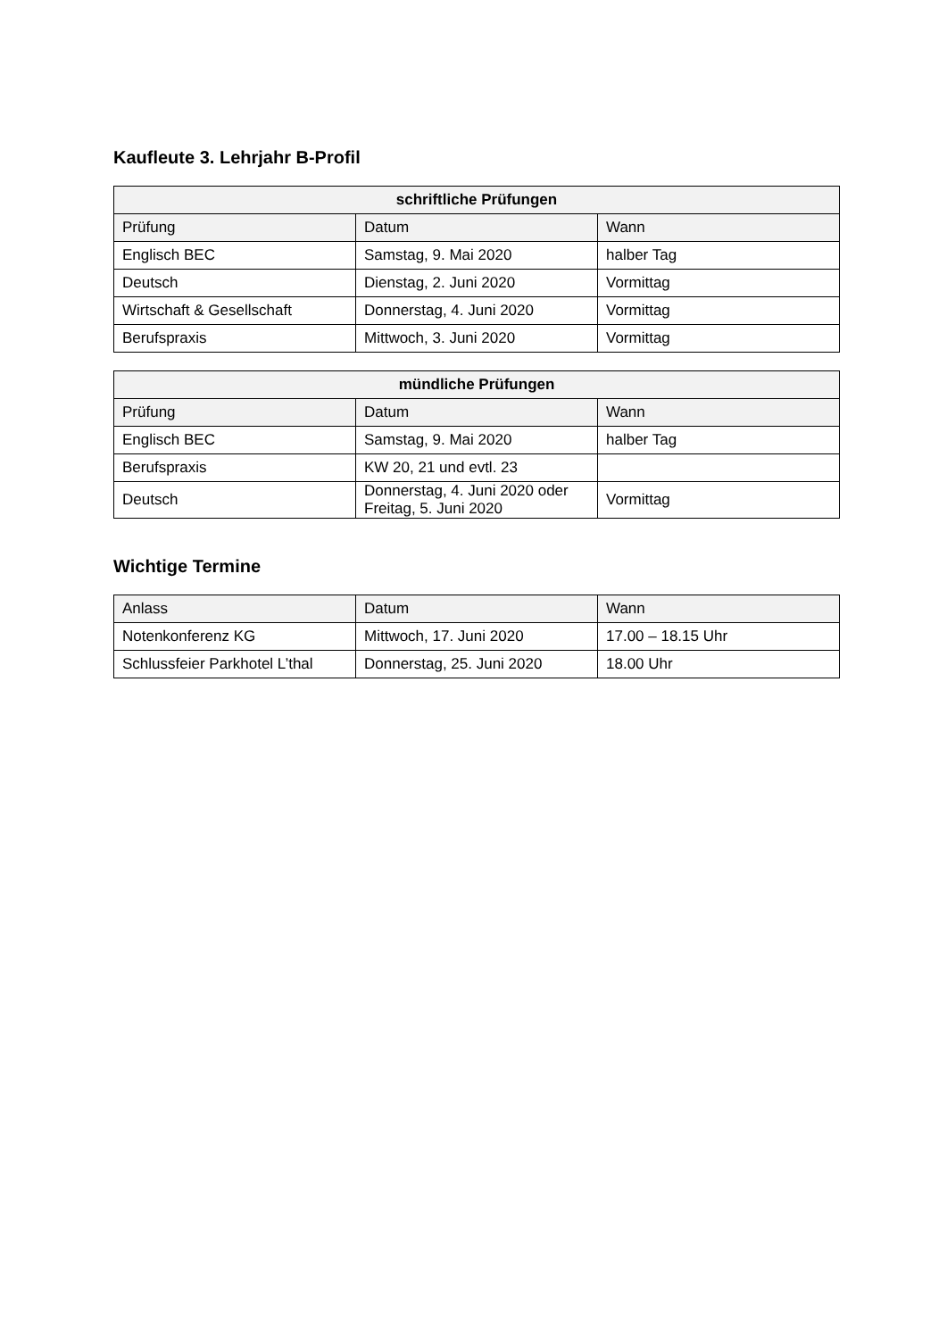Kaufleute 3. Lehrjahr B-Profil
| schriftliche Prüfungen | | |
| --- | --- | --- |
| Prüfung | Datum | Wann |
| Englisch BEC | Samstag, 9. Mai 2020 | halber Tag |
| Deutsch | Dienstag, 2. Juni 2020 | Vormittag |
| Wirtschaft & Gesellschaft | Donnerstag, 4. Juni 2020 | Vormittag |
| Berufspraxis | Mittwoch, 3. Juni 2020 | Vormittag |
| mündliche Prüfungen | | |
| --- | --- | --- |
| Prüfung | Datum | Wann |
| Englisch BEC | Samstag, 9. Mai 2020 | halber Tag |
| Berufspraxis | KW 20, 21 und evtl. 23 | |
| Deutsch | Donnerstag, 4. Juni 2020 oder Freitag, 5. Juni 2020 | Vormittag |
Wichtige Termine
| Anlass | Datum | Wann |
| --- | --- | --- |
| Notenkonferenz KG | Mittwoch, 17. Juni 2020 | 17.00 – 18.15 Uhr |
| Schlussfeier Parkhotel L’thal | Donnerstag, 25. Juni 2020 | 18.00 Uhr |